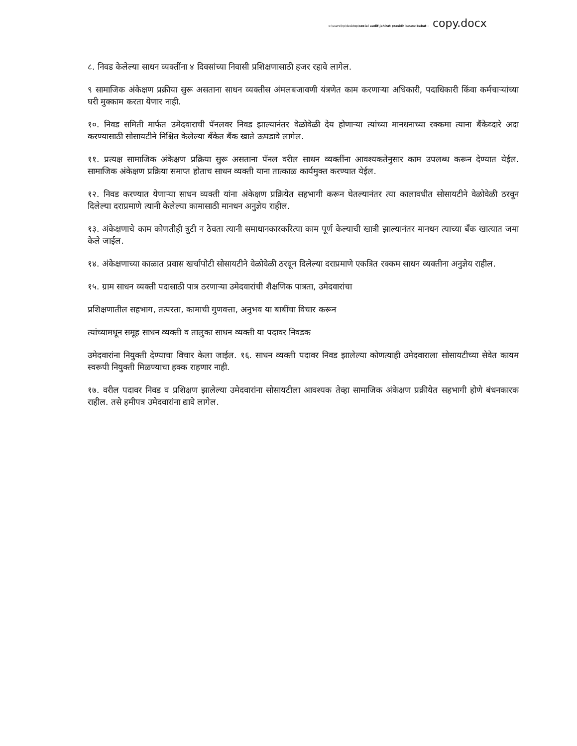c:\users\hp\desktop\social audit\jahirat prasidh karane babat - copy.docx
८. निवड केलेल्या साधन व्यक्तींना ४ दिवसांच्या निवासी प्रशिक्षणासाठी हजर रहावे लागेल.
९ सामाजिक अंकेक्षण प्रक्रीया सुरू असताना साधन व्यक्तीस अंमलबजावणी यंत्रणेत काम करणाऱ्या अधिकारी, पदाधिकारी किंवा कर्मचाऱ्यांच्या घरी मुक्काम करता येणार नाही.
१०. निवड समिती मार्फत उमेदवाराची पॅनलवर निवड झाल्यानंतर वेळोवेळी देय होणाऱ्या त्यांच्या मानधनाच्या रक्कमा त्याना बैंकेव्दारे अदा करण्यासाठी सोसायटीने निश्चित केलेल्या बँकेत बैंक खाते ऊघडावे लागेल.
११. प्रत्यक्ष सामाजिक अंकेक्षण प्रक्रिया सुरू असताना पॅनल वरील साधन व्यक्तींना आवश्यकतेनुसार काम उपलब्ध करून देण्यात येईल. सामाजिक अंकेक्षण प्रक्रिया समाप्त होताच साधन व्यक्ती याना तात्काळ कार्यमुक्त करण्यात येईल.
१२. निवड करण्यात येणाऱ्या साधन व्यक्ती यांना अंकेक्षण प्रक्रियेत सहभागी करून घेतल्यानंतर त्या कालावधीत सोसायटीने वेळोवेळी ठरवून दिलेल्या दराप्रमाणे त्यानी केलेल्या कामासाठी मानधन अनुज्ञेय राहील.
१३. अंकेक्षणाचे काम कोणतीही त्रुटी न ठेवता त्यानी समाधानकारकरित्या काम पूर्ण केल्याची खात्री झाल्यानंतर मानधन त्याच्या बँक खात्यात जमा केले जाईल.
१४. अंकेक्षणाच्या काळात प्रवास खर्चापोटी सोसायटीने वेळोवेळी ठरवून दिलेल्या दराप्रमाणे एकत्रित रक्कम साधन व्यक्तीना अनुज्ञेय राहील.
१५. ग्राम साधन व्यक्ती पदासाठी पात्र ठरणाऱ्या उमेदवारांची शैक्षणिक पात्रता, उमेदवारांचा
प्रशिक्षणातील सहभाग, तत्परता, कामाची गुणवत्ता, अनुभव या बाबींचा विचार करून
त्यांच्यामधून समूह साधन व्यक्ती व तालुका साधन व्यक्ती या पदावर निवडक
उमेदवारांना नियुक्ती देण्याचा विचार केला जाईल. १६. साधन व्यक्ती पदावर निवड झालेल्या कोणत्याही उमेदवाराला सोसायटीच्या सेवेत कायम स्वरूपी नियुक्ती मिळण्याचा हक्क राहणार नाही.
१७. वरील पदावर निवड व प्रशिक्षण झालेल्या उमेदवारांना सोसायटीला आवश्यक तेव्हा सामाजिक अंकेक्षण प्रक्रीयेत सहभागी होणे बंधनकारक राहील. तसे हमीपत्र उमेदवारांना द्यावे लागेल.